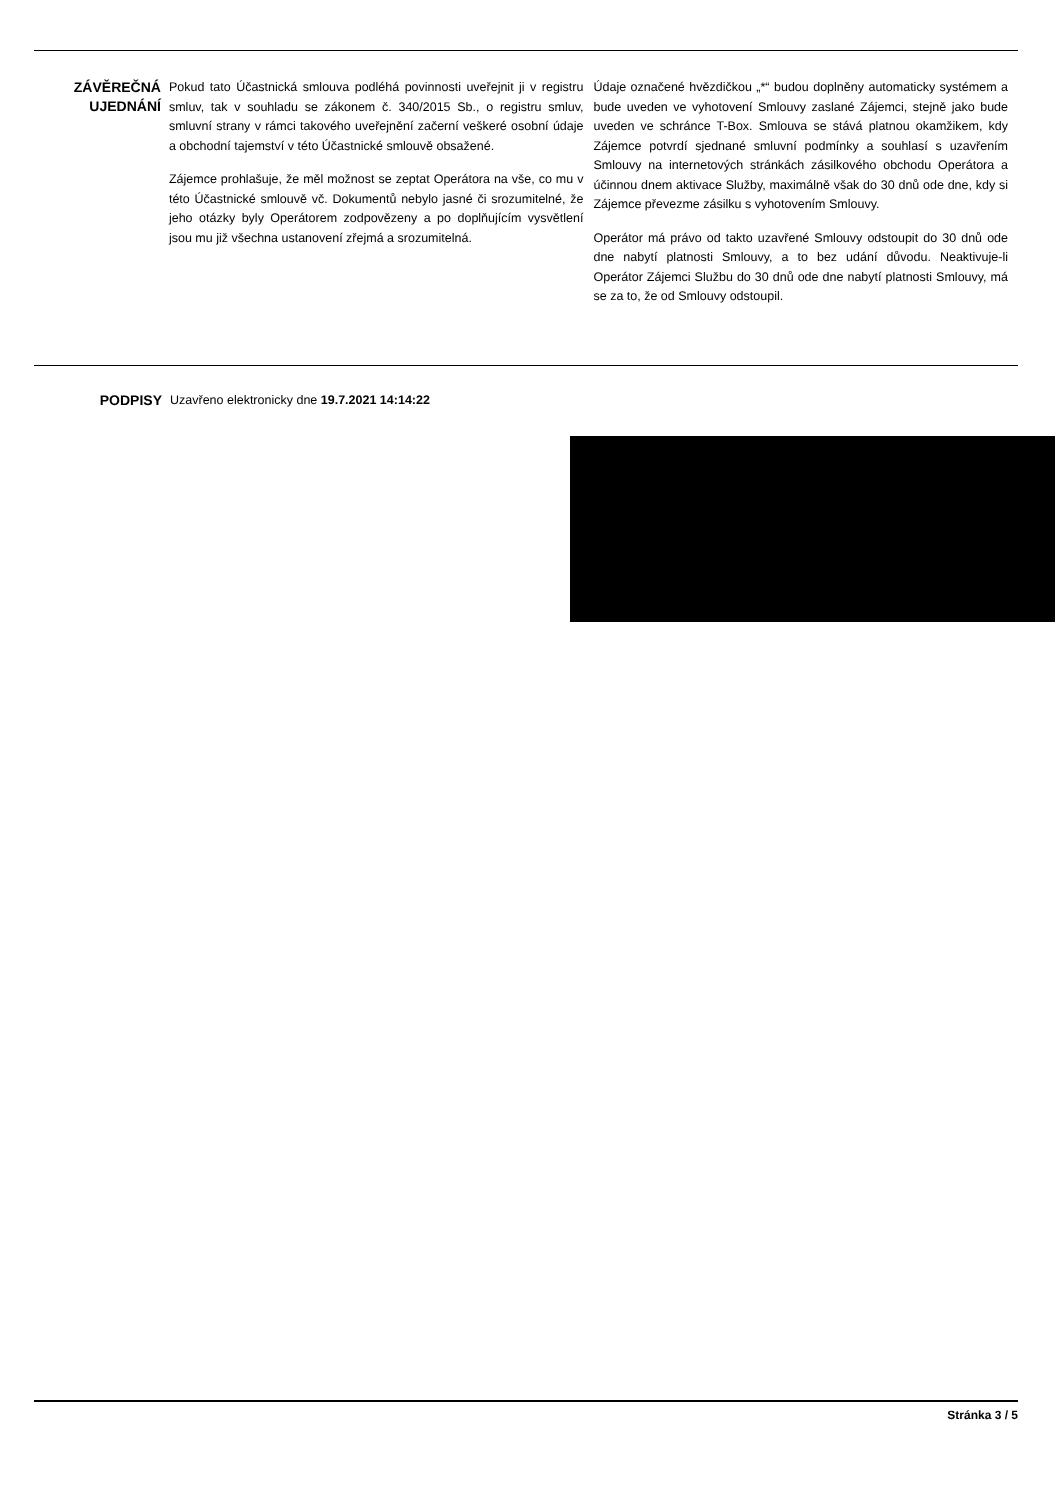ZÁVĚREČNÁ UJEDNÁNÍ
Pokud tato Účastnická smlouva podléhá povinnosti uveřejnit ji v registru smluv, tak v souhladu se zákonem č. 340/2015 Sb., o registru smluv, smluvní strany v rámci takového uveřejnění začerní veškeré osobní údaje a obchodní tajemství v této Účastnické smlouvě obsažené.
Zájemce prohlašuje, že měl možnost se zeptat Operátora na vše, co mu v této Účastnické smlouvě vč. Dokumentů nebylo jasné či srozumitelné, že jeho otázky byly Operátorem zodpovězeny a po doplňujícím vysvětlení jsou mu již všechna ustanovení zřejmá a srozumitelná.
Údaje označené hvězdičkou „*“ budou doplněny automaticky systémem a bude uveden ve vyhotovení Smlouvy zaslané Zájemci, stejně jako bude uveden ve schránce T-Box. Smlouva se stává platnou okamžikem, kdy Zájemce potvrdí sjednané smluvní podmínky a souhlasí s uzavřením Smlouvy na internetových stránkách zásilkového obchodu Operátora a účinnou dnem aktivace Služby, maximálně však do 30 dnů ode dne, kdy si Zájemce převezme zásilku s vyhotovením Smlouvy.
Operátor má právo od takto uzavřené Smlouvy odstoupit do 30 dnů ode dne nabytí platnosti Smlouvy, a to bez udání důvodu. Neaktivuje-li Operátor Zájemci Službu do 30 dnů ode dne nabytí platnosti Smlouvy, má se za to, že od Smlouvy odstoupil.
PODPISY
Uzavřeno elektronicky dne 19.7.2021 14:14:22
Stránka 3 / 5